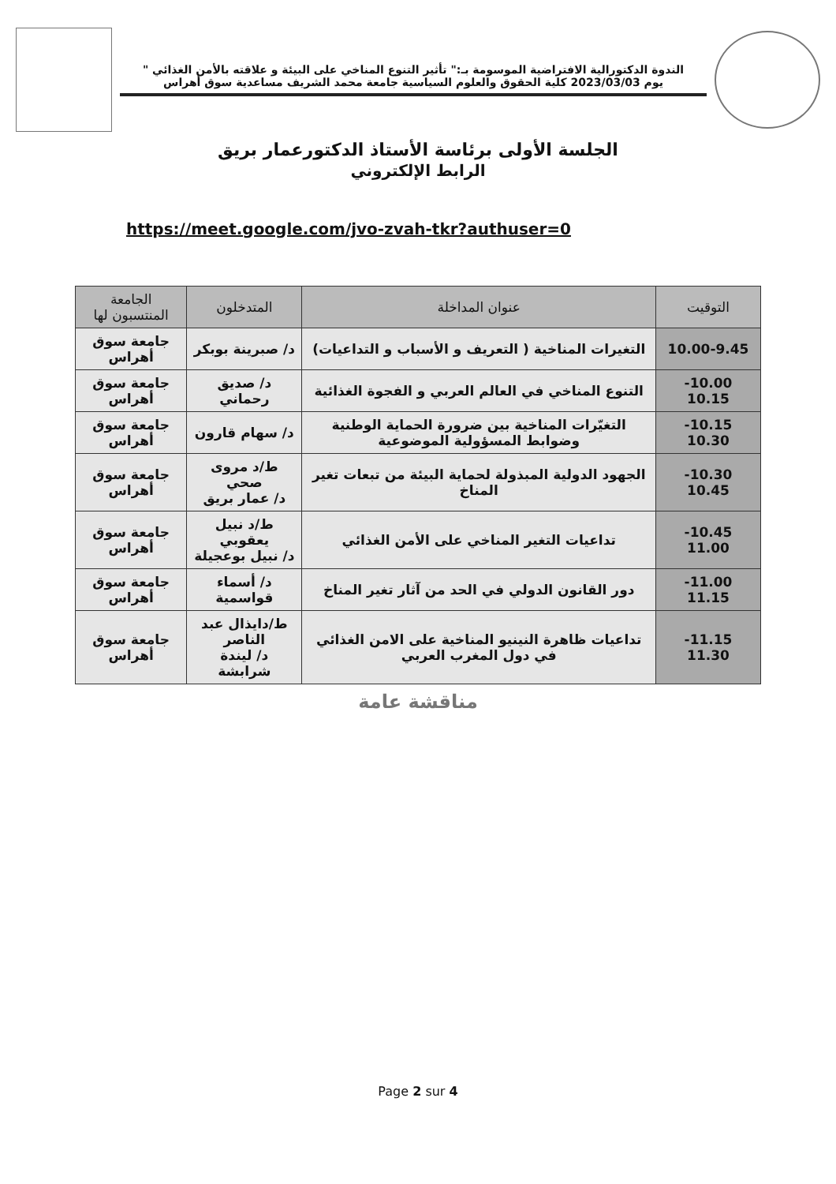الندوة الدكتورالية الافتراضية الموسومة بـ:" تأثير التنوع المناخي على البيئة و علاقته بالأمن الغذائي "
يوم 2023/03/03 كلية الحقوق والعلوم السياسية جامعة محمد الشريف مساعدية سوق أهراس
الجلسة الأولى برئاسة الأستاذ الدكتورعمار بريق
الرابط الإلكتروني
https://meet.google.com/jvo-zvah-tkr?authuser=0
| التوقيت | عنوان المداخلة | المتدخلون | الجامعة المنتسبون لها |
| --- | --- | --- | --- |
| 10.00-9.45 | التغيرات المناخية ( التعريف و الأسباب و التداعيات) | د/ صبرينة بوبكر | جامعة سوق أهراس |
| -10.00 10.15 | التنوع المناخي في العالم العربي و الفجوة الغذائية | د/ صديق رحماني | جامعة سوق أهراس |
| -10.15 10.30 | التغيّرات المناخية بين ضرورة الحماية الوطنية وضوابط المسؤولية الموضوعية | د/ سهام قارون | جامعة سوق أهراس |
| -10.30 10.45 | الجهود الدولية المبذولة لحماية البيئة من تبعات تغير المناخ | ط/د مروى صحي د/ عمار بريق | جامعة سوق أهراس |
| -10.45 11.00 | تداعيات التغير المناخي على الأمن الغذائي | ط/د نبيل يعقوبي د/ نبيل بوعجيلة | جامعة سوق أهراس |
| -11.00 11.15 | دور القانون الدولي في الحد من آثار تغير المناخ | د/ أسماء قواسمية | جامعة سوق أهراس |
| -11.15 11.30 | تداعيات ظاهرة النينيو المناخية على الامن الغذائي في دول المغرب العربي | ط/دايذال عبد الناصر د/ ليندة شرابشة | جامعة سوق أهراس |
مناقشة عامة
Page 2 sur 4